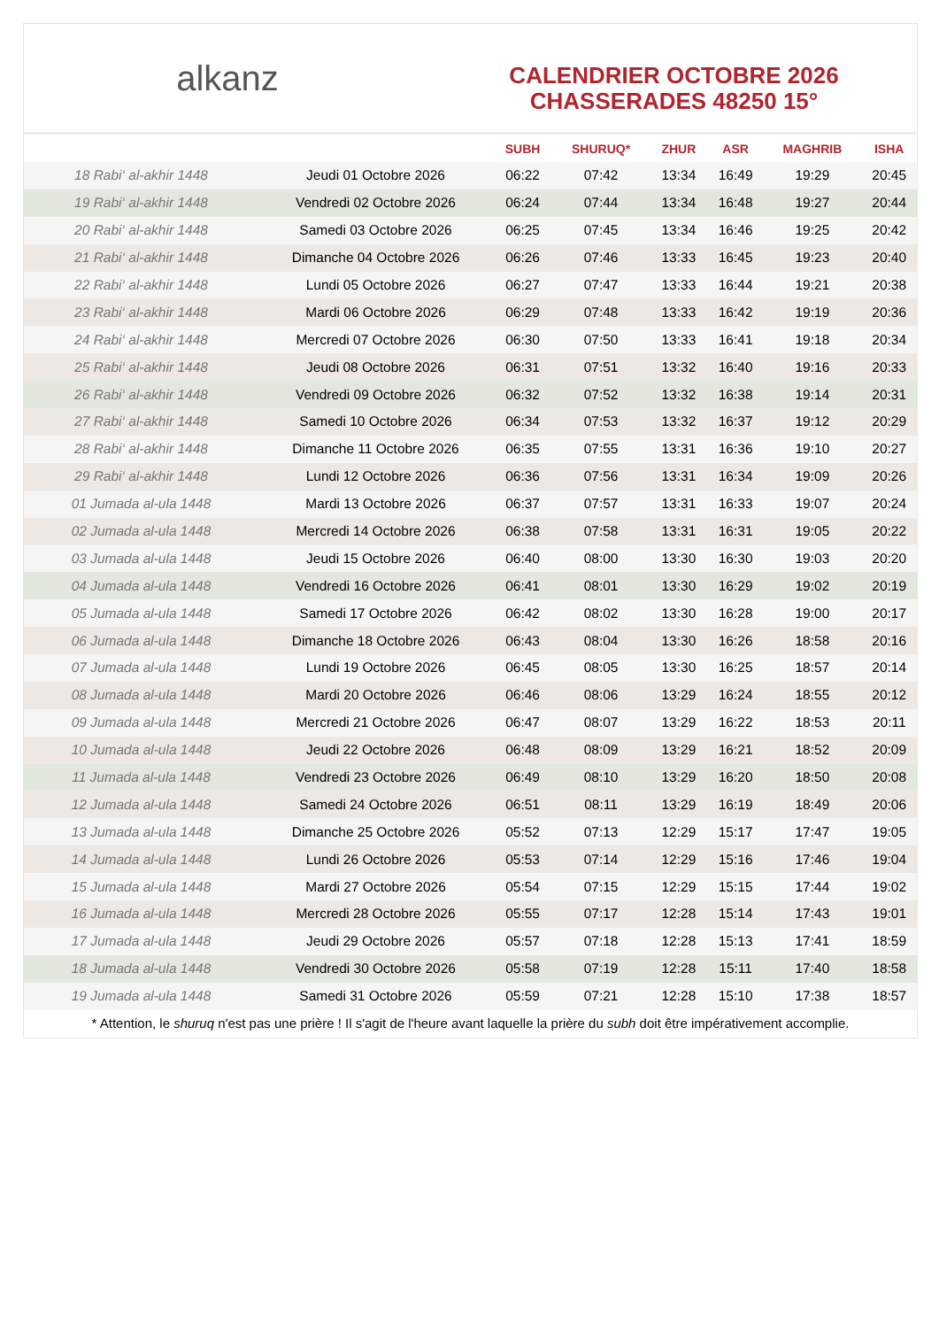alkanz
CALENDRIER OCTOBRE 2026
CHASSERADES 48250 15°
| | | SUBH | SHURUQ* | ZHUR | ASR | MAGHRIB | ISHA |
| --- | --- | --- | --- | --- | --- | --- | --- |
| 18 Rabi‘ al-akhir 1448 | Jeudi 01 Octobre 2026 | 06:22 | 07:42 | 13:34 | 16:49 | 19:29 | 20:45 |
| 19 Rabi‘ al-akhir 1448 | Vendredi 02 Octobre 2026 | 06:24 | 07:44 | 13:34 | 16:48 | 19:27 | 20:44 |
| 20 Rabi‘ al-akhir 1448 | Samedi 03 Octobre 2026 | 06:25 | 07:45 | 13:34 | 16:46 | 19:25 | 20:42 |
| 21 Rabi‘ al-akhir 1448 | Dimanche 04 Octobre 2026 | 06:26 | 07:46 | 13:33 | 16:45 | 19:23 | 20:40 |
| 22 Rabi‘ al-akhir 1448 | Lundi 05 Octobre 2026 | 06:27 | 07:47 | 13:33 | 16:44 | 19:21 | 20:38 |
| 23 Rabi‘ al-akhir 1448 | Mardi 06 Octobre 2026 | 06:29 | 07:48 | 13:33 | 16:42 | 19:19 | 20:36 |
| 24 Rabi‘ al-akhir 1448 | Mercredi 07 Octobre 2026 | 06:30 | 07:50 | 13:33 | 16:41 | 19:18 | 20:34 |
| 25 Rabi‘ al-akhir 1448 | Jeudi 08 Octobre 2026 | 06:31 | 07:51 | 13:32 | 16:40 | 19:16 | 20:33 |
| 26 Rabi‘ al-akhir 1448 | Vendredi 09 Octobre 2026 | 06:32 | 07:52 | 13:32 | 16:38 | 19:14 | 20:31 |
| 27 Rabi‘ al-akhir 1448 | Samedi 10 Octobre 2026 | 06:34 | 07:53 | 13:32 | 16:37 | 19:12 | 20:29 |
| 28 Rabi‘ al-akhir 1448 | Dimanche 11 Octobre 2026 | 06:35 | 07:55 | 13:31 | 16:36 | 19:10 | 20:27 |
| 29 Rabi‘ al-akhir 1448 | Lundi 12 Octobre 2026 | 06:36 | 07:56 | 13:31 | 16:34 | 19:09 | 20:26 |
| 01 Jumada al-ula 1448 | Mardi 13 Octobre 2026 | 06:37 | 07:57 | 13:31 | 16:33 | 19:07 | 20:24 |
| 02 Jumada al-ula 1448 | Mercredi 14 Octobre 2026 | 06:38 | 07:58 | 13:31 | 16:31 | 19:05 | 20:22 |
| 03 Jumada al-ula 1448 | Jeudi 15 Octobre 2026 | 06:40 | 08:00 | 13:30 | 16:30 | 19:03 | 20:20 |
| 04 Jumada al-ula 1448 | Vendredi 16 Octobre 2026 | 06:41 | 08:01 | 13:30 | 16:29 | 19:02 | 20:19 |
| 05 Jumada al-ula 1448 | Samedi 17 Octobre 2026 | 06:42 | 08:02 | 13:30 | 16:28 | 19:00 | 20:17 |
| 06 Jumada al-ula 1448 | Dimanche 18 Octobre 2026 | 06:43 | 08:04 | 13:30 | 16:26 | 18:58 | 20:16 |
| 07 Jumada al-ula 1448 | Lundi 19 Octobre 2026 | 06:45 | 08:05 | 13:30 | 16:25 | 18:57 | 20:14 |
| 08 Jumada al-ula 1448 | Mardi 20 Octobre 2026 | 06:46 | 08:06 | 13:29 | 16:24 | 18:55 | 20:12 |
| 09 Jumada al-ula 1448 | Mercredi 21 Octobre 2026 | 06:47 | 08:07 | 13:29 | 16:22 | 18:53 | 20:11 |
| 10 Jumada al-ula 1448 | Jeudi 22 Octobre 2026 | 06:48 | 08:09 | 13:29 | 16:21 | 18:52 | 20:09 |
| 11 Jumada al-ula 1448 | Vendredi 23 Octobre 2026 | 06:49 | 08:10 | 13:29 | 16:20 | 18:50 | 20:08 |
| 12 Jumada al-ula 1448 | Samedi 24 Octobre 2026 | 06:51 | 08:11 | 13:29 | 16:19 | 18:49 | 20:06 |
| 13 Jumada al-ula 1448 | Dimanche 25 Octobre 2026 | 05:52 | 07:13 | 12:29 | 15:17 | 17:47 | 19:05 |
| 14 Jumada al-ula 1448 | Lundi 26 Octobre 2026 | 05:53 | 07:14 | 12:29 | 15:16 | 17:46 | 19:04 |
| 15 Jumada al-ula 1448 | Mardi 27 Octobre 2026 | 05:54 | 07:15 | 12:29 | 15:15 | 17:44 | 19:02 |
| 16 Jumada al-ula 1448 | Mercredi 28 Octobre 2026 | 05:55 | 07:17 | 12:28 | 15:14 | 17:43 | 19:01 |
| 17 Jumada al-ula 1448 | Jeudi 29 Octobre 2026 | 05:57 | 07:18 | 12:28 | 15:13 | 17:41 | 18:59 |
| 18 Jumada al-ula 1448 | Vendredi 30 Octobre 2026 | 05:58 | 07:19 | 12:28 | 15:11 | 17:40 | 18:58 |
| 19 Jumada al-ula 1448 | Samedi 31 Octobre 2026 | 05:59 | 07:21 | 12:28 | 15:10 | 17:38 | 18:57 |
* Attention, le shuruq n'est pas une prière ! Il s'agit de l'heure avant laquelle la prière du subh doit être impérativement accomplie.